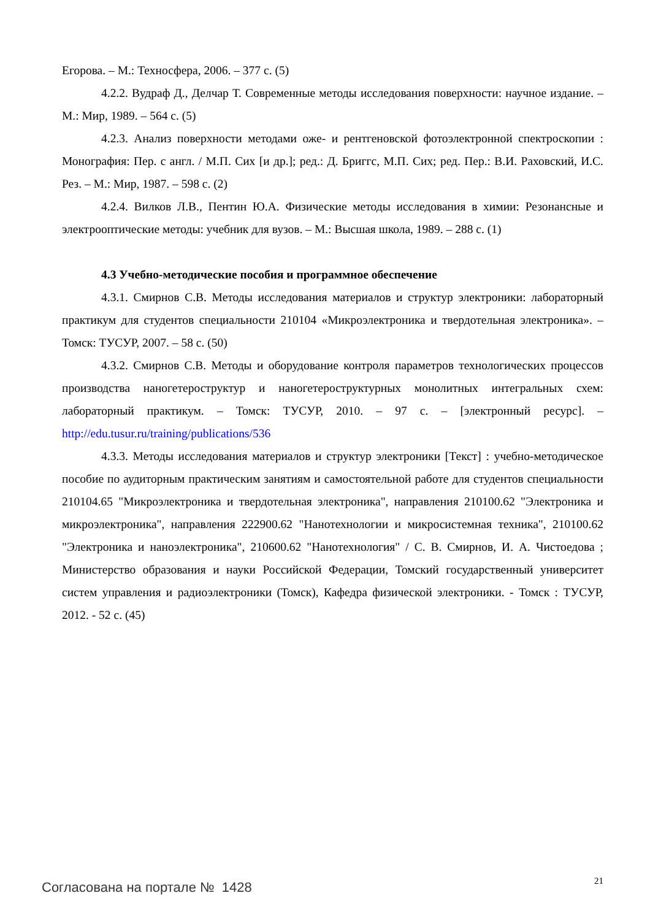Егорова. – М.: Техносфера, 2006. – 377 с. (5)
4.2.2. Вудраф Д., Делчар Т. Современные методы исследования поверхности: научное издание. – М.: Мир, 1989. – 564 с. (5)
4.2.3. Анализ поверхности методами оже- и рентгеновской фотоэлектронной спектроскопии : Монография: Пер. с англ. / М.П. Сих [и др.]; ред.: Д. Бриггс, М.П. Сих; ред. Пер.: В.И. Раховский, И.С. Рез. – М.: Мир, 1987. – 598 с. (2)
4.2.4. Вилков Л.В., Пентин Ю.А. Физические методы исследования в химии: Резонансные и электрооптические методы: учебник для вузов. – М.: Высшая школа, 1989. – 288 с. (1)
4.3 Учебно-методические пособия и программное обеспечение
4.3.1. Смирнов С.В. Методы исследования материалов и структур электроники: лабораторный практикум для студентов специальности 210104 «Микроэлектроника и твердотельная электроника». – Томск: ТУСУР, 2007. – 58 с. (50)
4.3.2. Смирнов С.В. Методы и оборудование контроля параметров технологических процессов производства наногетероструктур и наногетероструктурных монолитных интегральных схем: лабораторный практикум. – Томск: ТУСУР, 2010. – 97 с. – [электронный ресурс]. – http://edu.tusur.ru/training/publications/536
4.3.3. Методы исследования материалов и структур электроники [Текст] : учебно-методическое пособие по аудиторным практическим занятиям и самостоятельной работе для студентов специальности 210104.65 "Микроэлектроника и твердотельная электроника", направления 210100.62 "Электроника и микроэлектроника", направления 222900.62 "Нанотехнологии и микросистемная техника", 210100.62 "Электроника и наноэлектроника", 210600.62 "Нанотехнология" / С. В. Смирнов, И. А. Чистоедова ; Министерство образования и науки Российской Федерации, Томский государственный университет систем управления и радиоэлектроники (Томск), Кафедра физической электроники. - Томск : ТУСУР, 2012. - 52 с. (45)
21
Согласована на портале № 1428